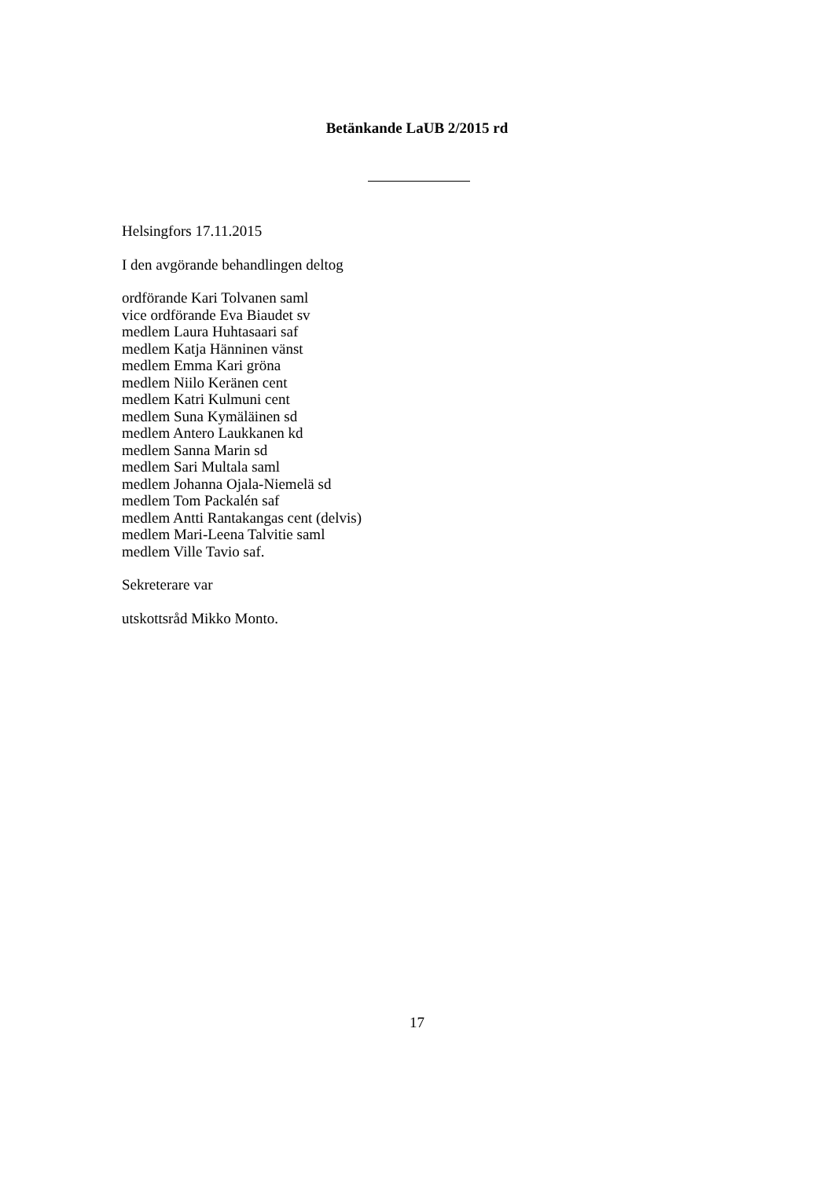Betänkande LaUB 2/2015 rd
Helsingfors 17.11.2015
I den avgörande behandlingen deltog
ordförande Kari Tolvanen saml
vice ordförande Eva Biaudet sv
medlem Laura Huhtasaari saf
medlem Katja Hänninen vänst
medlem Emma Kari gröna
medlem Niilo Keränen cent
medlem Katri Kulmuni cent
medlem Suna Kymäläinen sd
medlem Antero Laukkanen kd
medlem Sanna Marin sd
medlem Sari Multala saml
medlem Johanna Ojala-Niemelä sd
medlem Tom Packalén saf
medlem Antti Rantakangas cent (delvis)
medlem Mari-Leena Talvitie saml
medlem Ville Tavio saf.
Sekreterare var
utskottsråd Mikko Monto.
17